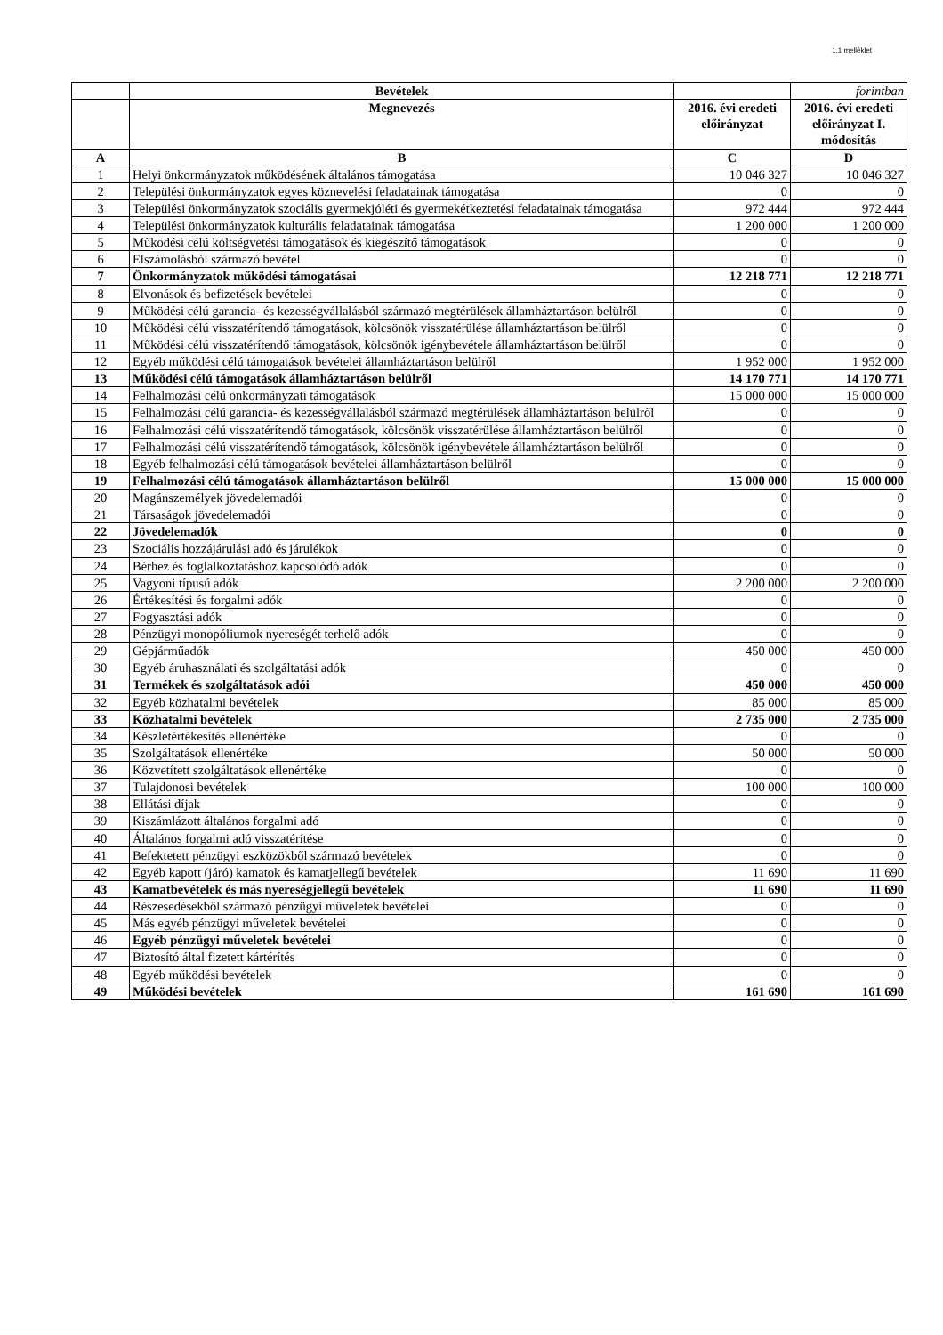1.1 melléklet
| | Bevételek | | forintban |
| --- | --- | --- | --- |
| | Megnevezés | 2016. évi eredeti előirányzat | 2016. évi eredeti előirányzat I. módosítás |
| A | B | C | D |
| 1 | Helyi önkormányzatok működésének általános támogatása | 10 046 327 | 10 046 327 |
| 2 | Települési önkormányzatok egyes köznevelési feladatainak támogatása | 0 | 0 |
| 3 | Települési önkormányzatok szociális gyermekjóléti és gyermekétkeztetési feladatainak támogatása | 972 444 | 972 444 |
| 4 | Települési önkormányzatok kulturális feladatainak támogatása | 1 200 000 | 1 200 000 |
| 5 | Működési célú költségvetési támogatások és kiegészítő támogatások | 0 | 0 |
| 6 | Elszámolásból származó bevétel | 0 | 0 |
| 7 | Önkormányzatok működési támogatásai | 12 218 771 | 12 218 771 |
| 8 | Elvonások és befizetések bevételei | 0 | 0 |
| 9 | Működési célú garancia- és kezességvállalásból származó megtérülések államháztartáson belülről | 0 | 0 |
| 10 | Működési célú visszatérítendő támogatások, kölcsönök visszatérülése államháztartáson belülről | 0 | 0 |
| 11 | Működési célú visszatérítendő támogatások, kölcsönök igénybevétele államháztartáson belülről | 0 | 0 |
| 12 | Egyéb működési célú támogatások bevételei államháztartáson belülről | 1 952 000 | 1 952 000 |
| 13 | Működési célú támogatások államháztartáson belülről | 14 170 771 | 14 170 771 |
| 14 | Felhalmozási célú önkormányzati támogatások | 15 000 000 | 15 000 000 |
| 15 | Felhalmozási célú garancia- és kezességvállalásból származó megtérülések államháztartáson belülről | 0 | 0 |
| 16 | Felhalmozási célú visszatérítendő támogatások, kölcsönök visszatérülése államháztartáson belülről | 0 | 0 |
| 17 | Felhalmozási célú visszatérítendő támogatások, kölcsönök igénybevétele államháztartáson belülről | 0 | 0 |
| 18 | Egyéb felhalmozási célú támogatások bevételei államháztartáson belülről | 0 | 0 |
| 19 | Felhalmozási célú támogatások államháztartáson belülről | 15 000 000 | 15 000 000 |
| 20 | Magánszemélyek jövedelemadói | 0 | 0 |
| 21 | Társaságok jövedelemadói | 0 | 0 |
| 22 | Jövedelemadók | 0 | 0 |
| 23 | Szociális hozzájárulási adó és járulékok | 0 | 0 |
| 24 | Bérhez és foglalkoztatáshoz kapcsolódó adók | 0 | 0 |
| 25 | Vagyoni típusú adók | 2 200 000 | 2 200 000 |
| 26 | Értékesítési és forgalmi adók | 0 | 0 |
| 27 | Fogyasztási adók | 0 | 0 |
| 28 | Pénzügyi monopóliumok nyereségét terhelő adók | 0 | 0 |
| 29 | Gépjárműadók | 450 000 | 450 000 |
| 30 | Egyéb áruhasználati és szolgáltatási adók | 0 | 0 |
| 31 | Termékek és szolgáltatások adói | 450 000 | 450 000 |
| 32 | Egyéb közhatalmi bevételek | 85 000 | 85 000 |
| 33 | Közhatalmi bevételek | 2 735 000 | 2 735 000 |
| 34 | Készletértékesítés ellenértéke | 0 | 0 |
| 35 | Szolgáltatások ellenértéke | 50 000 | 50 000 |
| 36 | Közvetített szolgáltatások ellenértéke | 0 | 0 |
| 37 | Tulajdonosi bevételek | 100 000 | 100 000 |
| 38 | Ellátási díjak | 0 | 0 |
| 39 | Kiszámlázott általános forgalmi adó | 0 | 0 |
| 40 | Általános forgalmi adó visszatérítése | 0 | 0 |
| 41 | Befektetett pénzügyi eszközökből származó bevételek | 0 | 0 |
| 42 | Egyéb kapott (járó) kamatok és kamatjellegű bevételek | 11 690 | 11 690 |
| 43 | Kamatbevételek és más nyereségjellegű bevételek | 11 690 | 11 690 |
| 44 | Részesedésekből származó pénzügyi műveletek bevételei | 0 | 0 |
| 45 | Más egyéb pénzügyi műveletek bevételei | 0 | 0 |
| 46 | Egyéb pénzügyi műveletek bevételei | 0 | 0 |
| 47 | Biztosító által fizetett kártérítés | 0 | 0 |
| 48 | Egyéb működési bevételek | 0 | 0 |
| 49 | Működési bevételek | 161 690 | 161 690 |